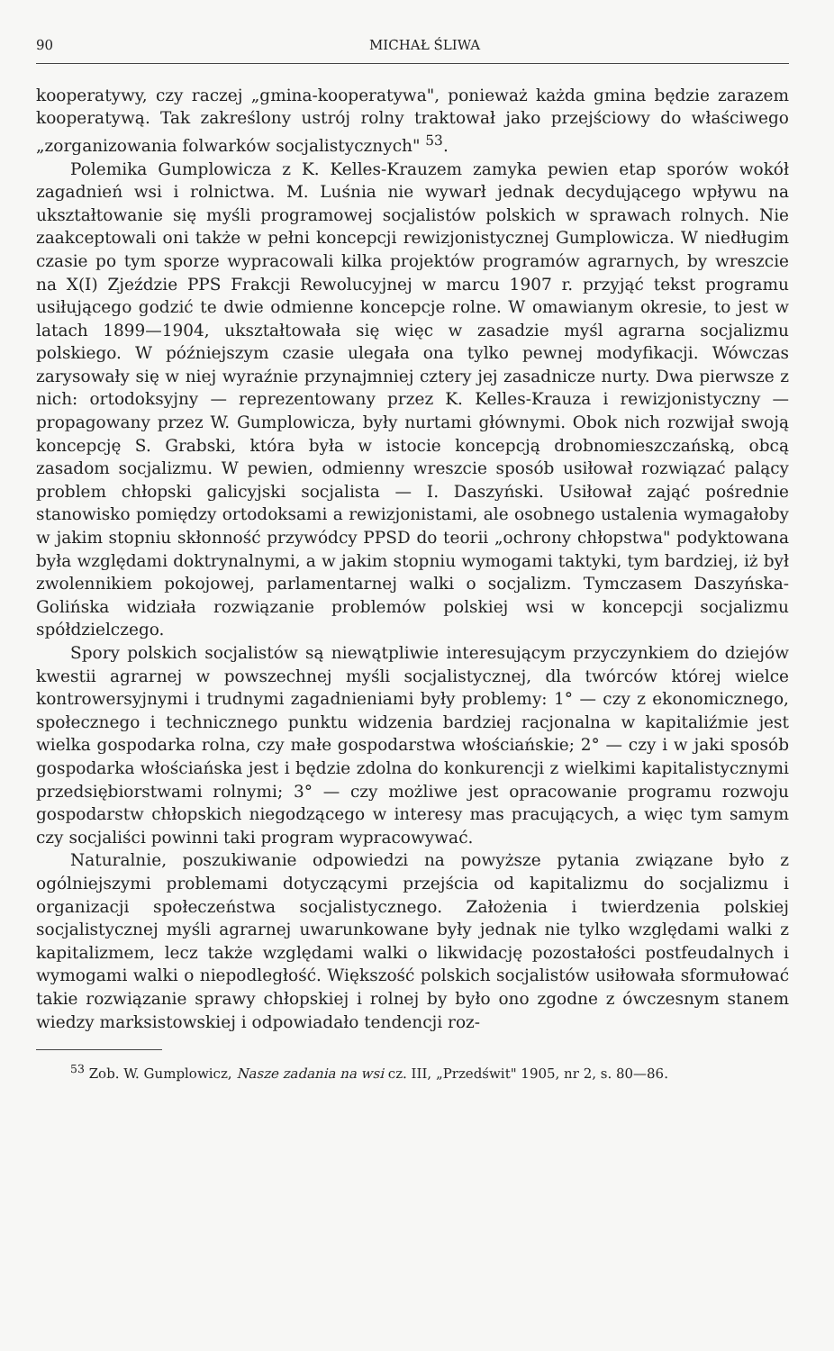90 MICHAŁ ŚLIWA
kooperatywy, czy raczej „gmina-kooperatywa", ponieważ każda gmina będzie zarazem kooperatywą. Tak zakreślony ustrój rolny traktował jako przejściowy do właściwego „zorganizowania folwarków socjalistycznych" <sup>53</sup>.
Polemika Gumplowicza z K. Kelles-Krauzem zamyka pewien etap sporów wokół zagadnień wsi i rolnictwa. M. Luśnia nie wywarł jednak decydującego wpływu na ukształtowanie się myśli programowej socjalistów polskich w sprawach rolnych. Nie zaakceptowali oni także w pełni koncepcji rewizjonistycznej Gumplowicza. W niedługim czasie po tym sporze wypracowali kilka projektów programów agrarnych, by wreszcie na X(I) Zjeździe PPS Frakcji Rewolucyjnej w marcu 1907 r. przyjąć tekst programu usiłującego godzić te dwie odmienne koncepcje rolne. W omawianym okresie, to jest w latach 1899—1904, ukształtowała się więc w zasadzie myśl agrarna socjalizmu polskiego. W późniejszym czasie ulegała ona tylko pewnej modyfikacji. Wówczas zarysowały się w niej wyraźnie przynajmniej cztery jej zasadnicze nurty. Dwa pierwsze z nich: ortodoksyjny — reprezentowany przez K. Kelles-Krauza i rewizjonistyczny — propagowany przez W. Gumplowicza, były nurtami głównymi. Obok nich rozwijał swoją koncepcję S. Grabski, która była w istocie koncepcją drobnomieszczańską, obcą zasadom socjalizmu. W pewien, odmienny wreszcie sposób usiłował rozwiązać palący problem chłopski galicyjski socjalista — I. Daszyński. Usiłował zająć pośrednie stanowisko pomiędzy ortodoksami a rewizjonistami, ale osobnego ustalenia wymagałoby w jakim stopniu skłonność przywódcy PPSD do teorii „ochrony chłopstwa" podyktowana była względami doktrynalnymi, a w jakim stopniu wymogami taktyki, tym bardziej, iż był zwolennikiem pokojowej, parlamentarnej walki o socjalizm. Tymczasem Daszyńska-Golińska widziała rozwiązanie problemów polskiej wsi w koncepcji socjalizmu spółdzielczego.
Spory polskich socjalistów są niewątpliwie interesującym przyczynkiem do dziejów kwestii agrarnej w powszechnej myśli socjalistycznej, dla twórców której wielce kontrowersyjnymi i trudnymi zagadnieniami były problemy: 1° — czy z ekonomicznego, społecznego i technicznego punktu widzenia bardziej racjonalna w kapitaliźmie jest wielka gospodarka rolna, czy małe gospodarstwa włościańskie; 2° — czy i w jaki sposób gospodarka włościańska jest i będzie zdolna do konkurencji z wielkimi kapitalistycznymi przedsiębiorstwami rolnymi; 3° — czy możliwe jest opracowanie programu rozwoju gospodarstw chłopskich niegodzącego w interesy mas pracujących, a więc tym samym czy socjaliści powinni taki program wypracowywać.
Naturalnie, poszukiwanie odpowiedzi na powyższe pytania związane było z ogólniejszymi problemami dotyczącymi przejścia od kapitalizmu do socjalizmu i organizacji społeczeństwa socjalistycznego. Założenia i twierdzenia polskiej socjalistycznej myśli agrarnej uwarunkowane były jednak nie tylko względami walki z kapitalizmem, lecz także względami walki o likwidację pozostałości postfeudalnych i wymogami walki o niepodległość. Większość polskich socjalistów usiłowała sformułować takie rozwiązanie sprawy chłopskiej i rolnej by było ono zgodne z ówczesnym stanem wiedzy marksistowskiej i odpowiadało tendencji roz-
<sup>53</sup> Zob. W. Gumplowicz, Nasze zadania na wsi cz. III, „Przedświt" 1905, nr 2, s. 80—86.